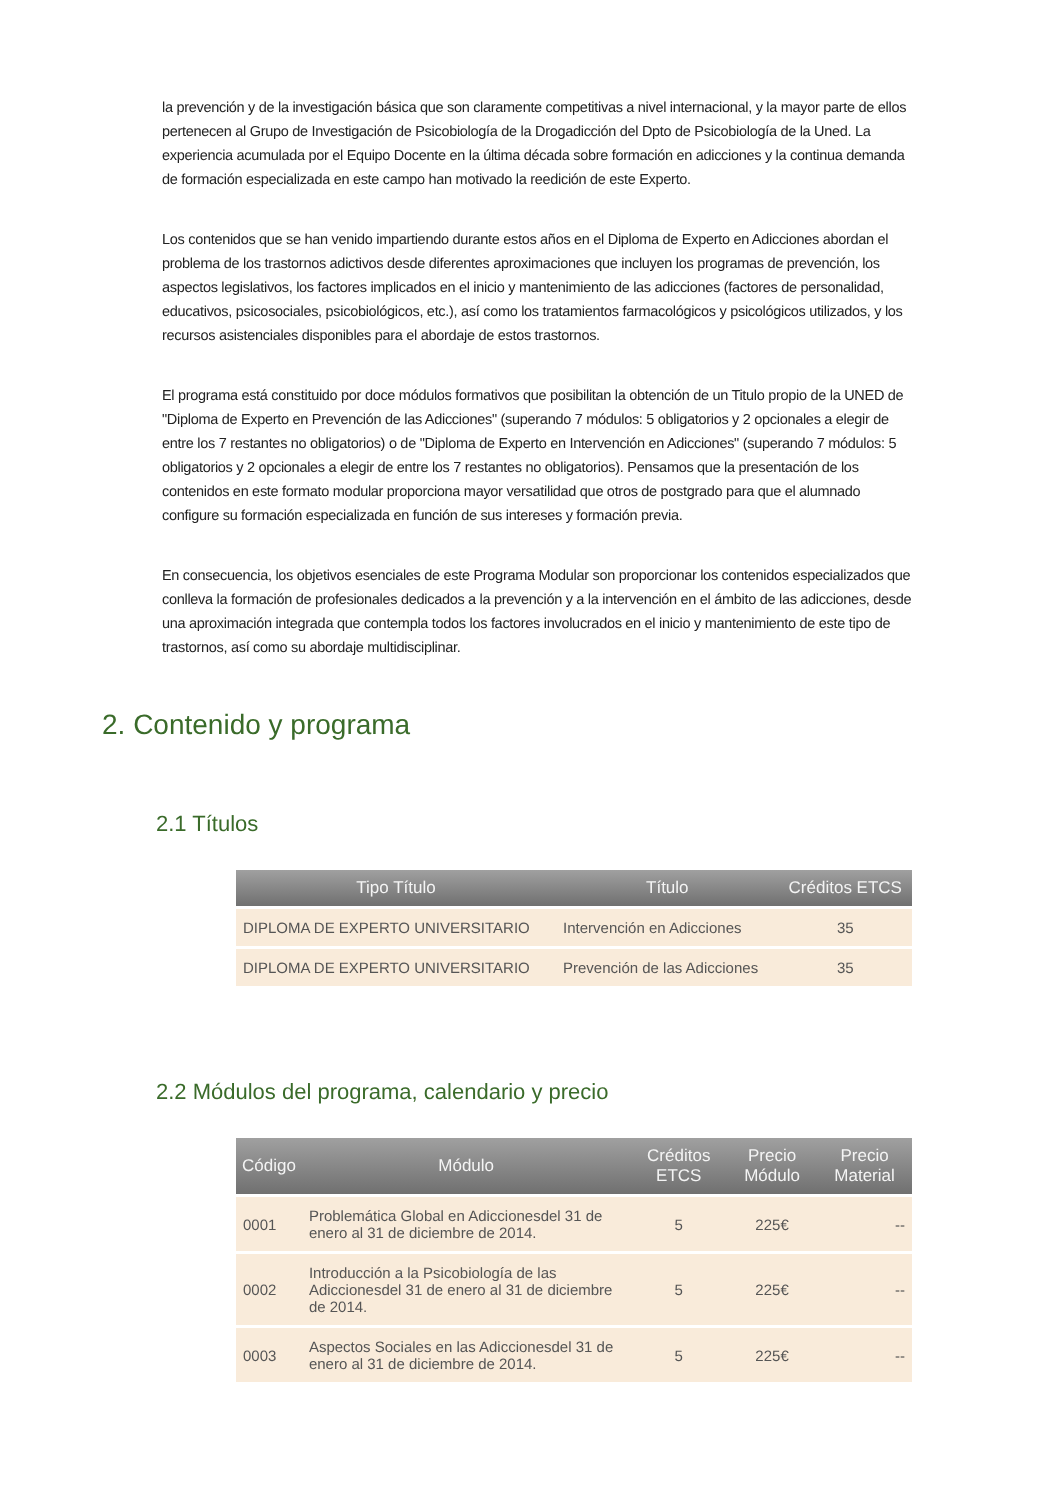la prevención y de la investigación básica que son claramente competitivas a nivel internacional, y la mayor parte de ellos pertenecen al Grupo de Investigación de Psicobiología de la Drogadicción del Dpto de Psicobiología de la Uned. La experiencia acumulada por el Equipo Docente en la última década sobre formación en adicciones y la continua demanda de formación especializada en este campo han motivado la reedición de este Experto.
Los contenidos que se han venido impartiendo durante estos años en el Diploma de Experto en Adicciones abordan el problema de los trastornos adictivos desde diferentes aproximaciones que incluyen los programas de prevención, los aspectos legislativos, los factores implicados en el inicio y mantenimiento de las adicciones (factores de personalidad, educativos, psicosociales, psicobiológicos, etc.), así como los tratamientos farmacológicos y psicológicos utilizados, y los recursos asistenciales disponibles para el abordaje de estos trastornos.
El programa está constituido por doce módulos formativos que posibilitan la obtención de un Titulo propio de la UNED de "Diploma de Experto en Prevención de las Adicciones" (superando 7 módulos: 5 obligatorios y 2 opcionales a elegir de entre los 7 restantes no obligatorios) o de "Diploma de Experto en Intervención en Adicciones" (superando 7 módulos: 5 obligatorios y 2 opcionales a elegir de entre los 7 restantes no obligatorios). Pensamos que la presentación de los contenidos en este formato modular proporciona mayor versatilidad que otros de postgrado para que el alumnado configure su formación especializada en función de sus intereses y formación previa.
En consecuencia, los objetivos esenciales de este Programa Modular son proporcionar los contenidos especializados que conlleva la formación de profesionales dedicados a la prevención y a la intervención en el ámbito de las adicciones, desde una aproximación integrada que contempla todos los factores involucrados en el inicio y mantenimiento de este tipo de trastornos, así como su abordaje multidisciplinar.
2. Contenido y programa
2.1 Títulos
| Tipo Título | Título | Créditos ETCS |
| --- | --- | --- |
| DIPLOMA DE EXPERTO UNIVERSITARIO | Intervención en Adicciones | 35 |
| DIPLOMA DE EXPERTO UNIVERSITARIO | Prevención de las Adicciones | 35 |
2.2 Módulos del programa, calendario y precio
| Código | Módulo | Créditos ETCS | Precio Módulo | Precio Material |
| --- | --- | --- | --- | --- |
| 0001 | Problemática Global en Adiccionesdel 31 de enero al 31 de diciembre de 2014. | 5 | 225€ | -- |
| 0002 | Introducción a la Psicobiología de las Adiccionesdel 31 de enero al 31 de diciembre de 2014. | 5 | 225€ | -- |
| 0003 | Aspectos Sociales en las Adiccionesdel 31 de enero al 31 de diciembre de 2014. | 5 | 225€ | -- |